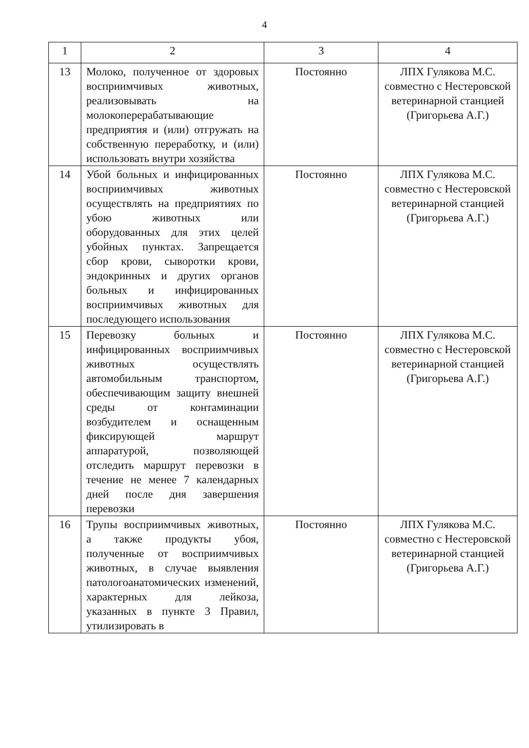4
| 1 | 2 | 3 | 4 |
| 13 | Молоко, полученное от здоровых восприимчивых животных, реализовывать на молокоперерабатывающие предприятия и (или) отгружать на собственную переработку, и (или) использовать внутри хозяйства | Постоянно | ЛПХ Гулякова М.С. совместно с Нестеровской ветеринарной станцией (Григорьева А.Г.) |
| 14 | Убой больных и инфицированных восприимчивых животных осуществлять на предприятиях по убою животных или оборудованных для этих целей убойных пунктах. Запрещается сбор крови, сыворотки крови, эндокринных и других органов больных и инфицированных восприимчивых животных для последующего использования | Постоянно | ЛПХ Гулякова М.С. совместно с Нестеровской ветеринарной станцией (Григорьева А.Г.) |
| 15 | Перевозку больных и инфицированных восприимчивых животных осуществлять автомобильным транспортом, обеспечивающим защиту внешней среды от контаминации возбудителем и оснащенным фиксирующей маршрут аппаратурой, позволяющей отследить маршрут перевозки в течение не менее 7 календарных дней после дня завершения перевозки | Постоянно | ЛПХ Гулякова М.С. совместно с Нестеровской ветеринарной станцией (Григорьева А.Г.) |
| 16 | Трупы восприимчивых животных, а также продукты убоя, полученные от восприимчивых животных, в случае выявления патологоанатомических изменений, характерных для лейкоза, указанных в пункте 3 Правил, утилизировать в | Постоянно | ЛПХ Гулякова М.С. совместно с Нестеровской ветеринарной станцией (Григорьева А.Г.) |